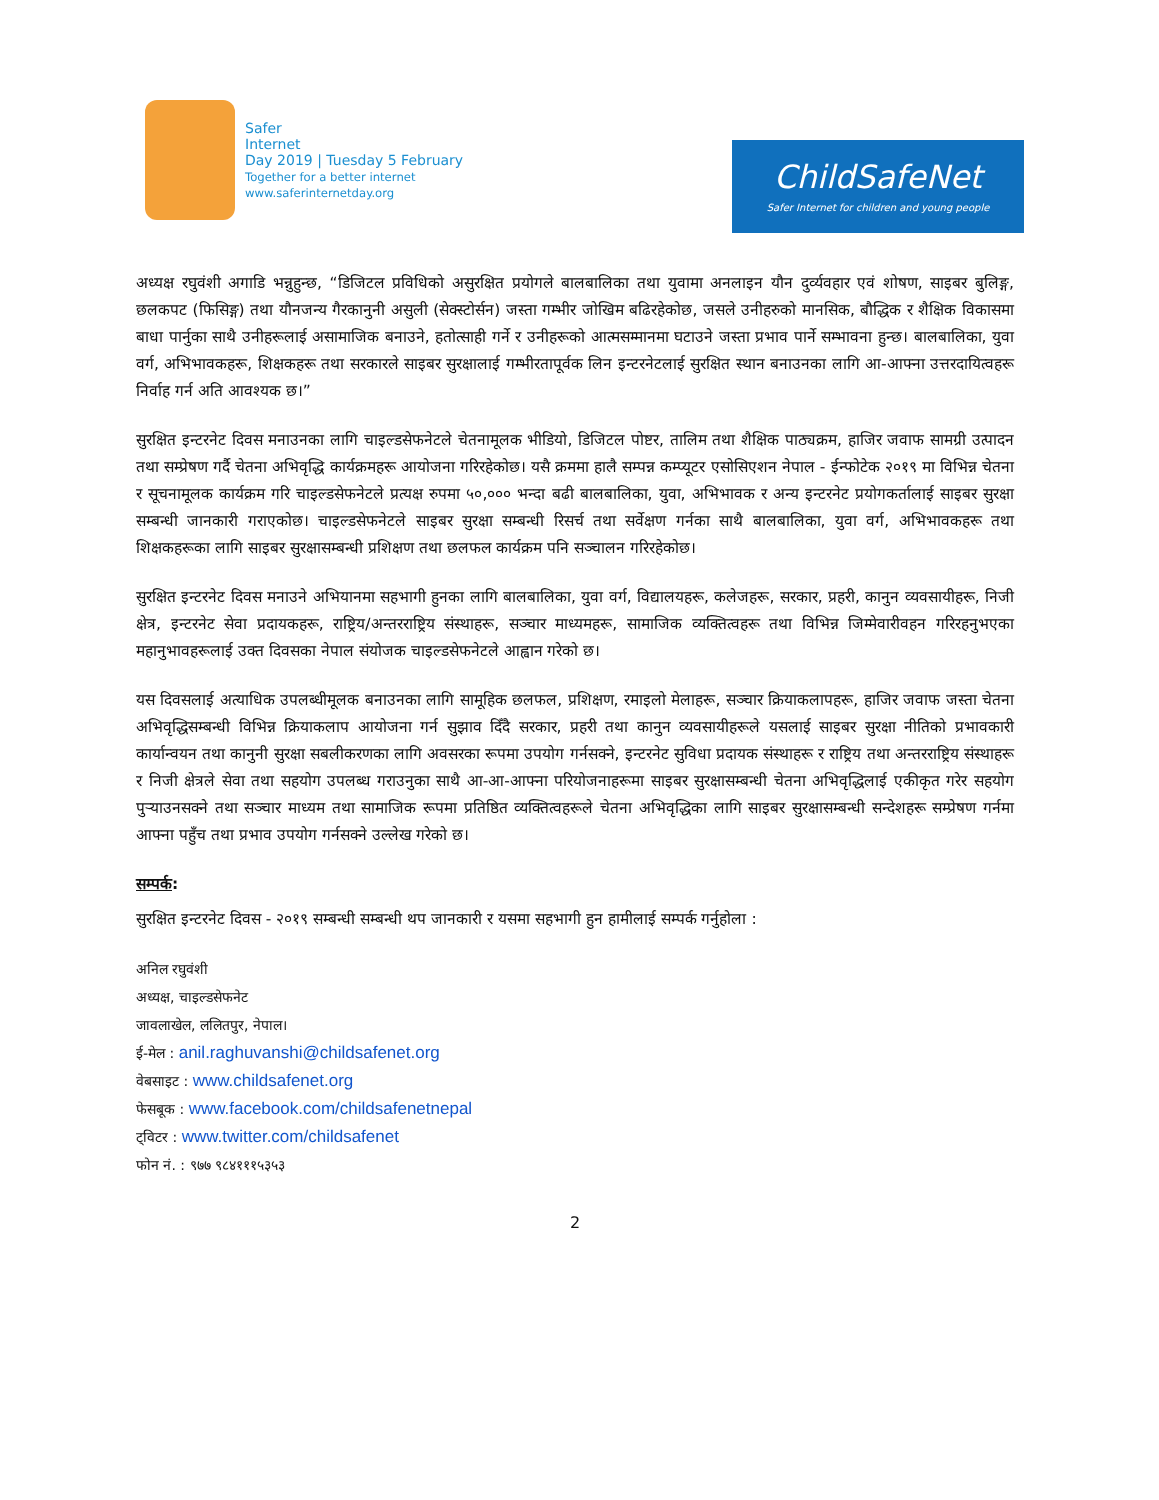Safer
Internet
Day 2019 | Tuesday 5 February
Together for a better internet
www.saferinternetday.org
ChildSafeNet
Safer Internet for children and young people
अध्यक्ष रघुवंशी अगाडि भन्नुहुन्छ, “डिजिटल प्रविधिको असुरक्षित प्रयोगले बालबालिका तथा युवामा अनलाइन यौन दुर्व्यवहार एवं शोषण, साइबर बुलिङ्ग, छलकपट (फिसिङ्ग) तथा यौनजन्य गैरकानुनी असुली (सेक्स्टोर्सन) जस्ता गम्भीर जोखिम बढिरहेकोछ, जसले उनीहरुको मानसिक, बौद्धिक र शैक्षिक विकासमा बाधा पार्नुका साथै उनीहरूलाई असामाजिक बनाउने, हतोत्साही गर्ने र उनीहरूको आत्मसम्मानमा घटाउने जस्ता प्रभाव पार्ने सम्भावना हुन्छ। बालबालिका, युवा वर्ग, अभिभावकहरू, शिक्षकहरू तथा सरकारले साइबर सुरक्षालाई गम्भीरतापूर्वक लिन इन्टरनेटलाई सुरक्षित स्थान बनाउनका लागि आ-आफ्ना उत्तरदायित्वहरू निर्वाह गर्न अति आवश्यक छ।”
सुरक्षित इन्टरनेट दिवस मनाउनका लागि चाइल्डसेफनेटले चेतनामूलक भीडियो, डिजिटल पोष्टर, तालिम तथा शैक्षिक पाठ्यक्रम, हाजिर जवाफ सामग्री उत्पादन तथा सम्प्रेषण गर्दै चेतना अभिवृद्धि कार्यक्रमहरू आयोजना गरिरहेकोछ। यसै क्रममा हालै सम्पन्न कम्प्यूटर एसोसिएशन नेपाल - ईन्फोटेक २०१९ मा विभिन्न चेतना र सूचनामूलक कार्यक्रम गरि चाइल्डसेफनेटले प्रत्यक्ष रुपमा ५०,००० भन्दा बढी बालबालिका, युवा, अभिभावक र अन्य इन्टरनेट प्रयोगकर्तालाई साइबर सुरक्षा सम्बन्धी जानकारी गराएकोछ। चाइल्डसेफनेटले साइबर सुरक्षा सम्बन्धी रिसर्च तथा सर्वेक्षण गर्नका साथै बालबालिका, युवा वर्ग, अभिभावकहरू तथा शिक्षकहरूका लागि साइबर सुरक्षासम्बन्धी प्रशिक्षण तथा छलफल कार्यक्रम पनि सञ्चालन गरिरहेकोछ।
सुरक्षित इन्टरनेट दिवस मनाउने अभियानमा सहभागी हुनका लागि बालबालिका, युवा वर्ग, विद्यालयहरू, कलेजहरू, सरकार, प्रहरी, कानुन व्यवसायीहरू, निजी क्षेत्र, इन्टरनेट सेवा प्रदायकहरू, राष्ट्रिय/अन्तरराष्ट्रिय संस्थाहरू, सञ्चार माध्यमहरू, सामाजिक व्यक्तित्वहरू तथा विभिन्न जिम्मेवारीवहन गरिरहनुभएका महानुभावहरूलाई उक्त दिवसका नेपाल संयोजक चाइल्डसेफनेटले आह्वान गरेको छ।
यस दिवसलाई अत्याधिक उपलब्धीमूलक बनाउनका लागि सामूहिक छलफल, प्रशिक्षण, रमाइलो मेलाहरू, सञ्चार क्रियाकलापहरू, हाजिर जवाफ जस्ता चेतना अभिवृद्धिसम्बन्धी विभिन्न क्रियाकलाप आयोजना गर्न सुझाव दिँदै सरकार, प्रहरी तथा कानुन व्यवसायीहरूले यसलाई साइबर सुरक्षा नीतिको प्रभावकारी कार्यान्वयन तथा कानुनी सुरक्षा सबलीकरणका लागि अवसरका रूपमा उपयोग गर्नसक्ने, इन्टरनेट सुविधा प्रदायक संस्थाहरू र राष्ट्रिय तथा अन्तरराष्ट्रिय संस्थाहरू र निजी क्षेत्रले सेवा तथा सहयोग उपलब्ध गराउनुका साथै आ-आ-आफ्ना परियोजनाहरूमा साइबर सुरक्षासम्बन्धी चेतना अभिवृद्धिलाई एकीकृत गरेर सहयोग पुर्‍याउनसक्ने तथा सञ्चार माध्यम तथा सामाजिक रूपमा प्रतिष्ठित व्यक्तित्वहरूले चेतना अभिवृद्धिका लागि साइबर सुरक्षासम्बन्धी सन्देशहरू सम्प्रेषण गर्नमा आफ्ना पहुँच तथा प्रभाव उपयोग गर्नसक्ने उल्लेख गरेको छ।
सम्पर्क:
सुरक्षित इन्टरनेट दिवस - २०१९ सम्बन्धी सम्बन्धी थप जानकारी र यसमा सहभागी हुन हामीलाई सम्पर्क गर्नुहोला :
अनिल रघुवंशी
अध्यक्ष, चाइल्डसेफनेट
जावलाखेल, ललितपुर, नेपाल।
ई-मेल : anil.raghuvanshi@childsafenet.org
वेबसाइट : www.childsafenet.org
फेसबूक : www.facebook.com/childsafenetnepal
ट्विटर : www.twitter.com/childsafenet
फोन नं. : ९७७ ९८४१११५३५३
2